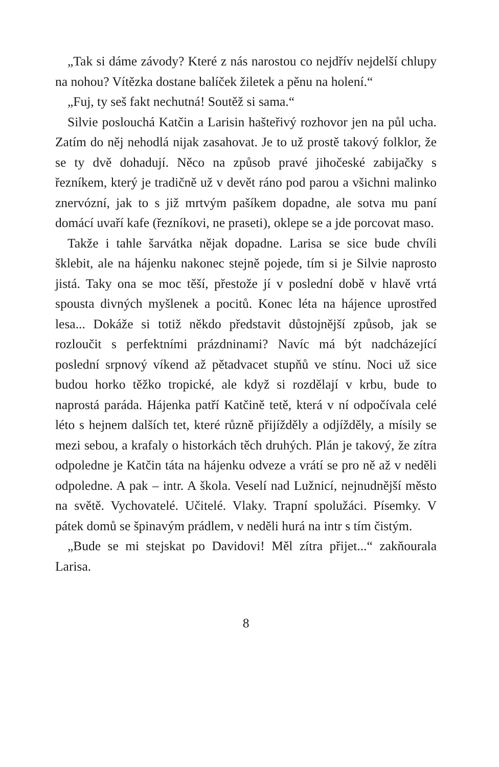„Tak si dáme závody? Které z nás narostou co nejdřív nejdelší chlupy na nohou? Vítězka dostane balíček žiletek a pěnu na holení.“
„Fuj, ty seš fakt nechutná! Soutěž si sama.“
Silvie poslouchá Katčin a Larisin hašteřivý rozhovor jen na půl ucha. Zatím do něj nehodlá nijak zasahovat. Je to už prostě takový folklor, že se ty dvě dohadují. Něco na způsob pravé jihočeské zabijačky s řezníkem, který je tradičně už v devět ráno pod parou a všichni malinko znervózní, jak to s již mrtvým pašíkem dopadne, ale sotva mu paní domácí uvaří kafe (řezníkovi, ne praseti), oklepe se a jde porcovat maso.
Takže i tahle šarvátka nějak dopadne. Larisa se sice bude chvíli šklebit, ale na hájenku nakonec stejně pojede, tím si je Silvie naprosto jistá. Taky ona se moc těší, přestože jí v poslední době v hlavě vrtá spousta divných myšlenek a pocitů. Konec léta na hájence uprostřed lesa... Dokáže si totiž někdo představit důstojnější způsob, jak se rozloučit s perfektními prázdninami? Navíc má být nadcházející poslední srpnový víkend až pětadvacet stupňů ve stínu. Noci už sice budou horko těžko tropické, ale když si rozdělají v krbu, bude to naprostá paráda. Hájenka patří Katčině tetě, která v ní odpočívala celé léto s hejnem dalších tet, které různě přijížděly a odjížděly, a mísily se mezi sebou, a krafaly o historkách těch druhých. Plán je takový, že zítra odpoledne je Katčin táta na hájenku odveze a vrátí se pro ně až v neděli odpoledne. A pak – intr. A škola. Veselí nad Lužnicí, nejnudnější město na světě. Vychovatelé. Učitelé. Vlaky. Trapní spolužáci. Písemky. V pátek domů se špinavým prádlem, v neděli hurá na intr s tím čistým.
„Bude se mi stejskat po Davidovi! Měl zítra přijet...“ zakňourala Larisa.
8